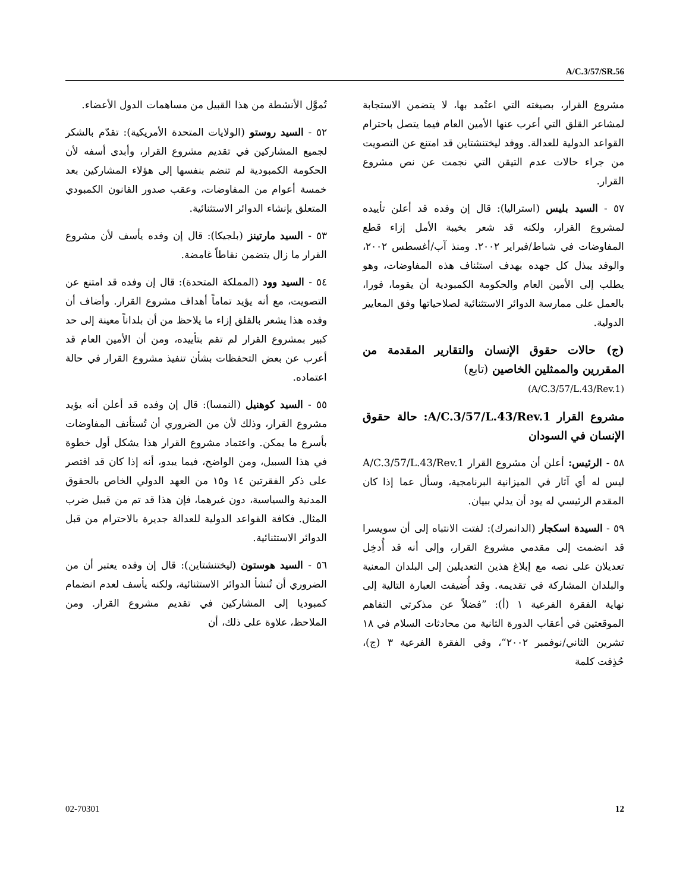A/C.3/57/SR.56
تُموَّل الأنشطة من هذا القبيل من مساهمات الدول الأعضاء.
٥٢ - السيد روستو (الولايات المتحدة الأمريكية): تقدّم بالشكر لجميع المشاركين في تقديم مشروع القرار، وأبدى أسفه لأن الحكومة الكمبودية لم تنضم بنفسها إلى هؤلاء المشاركين بعد خمسة أعوام من المفاوضات، وعقب صدور القانون الكمبودي المتعلق بإنشاء الدوائر الاستثنائية.
٥٣ - السيد مارتينز (بلجيكا): قال إن وفده يأسف لأن مشروع القرار ما زال يتضمن نقاطاً غامضة.
٥٤ - السيد وود (المملكة المتحدة): قال إن وفده قد امتنع عن التصويت، مع أنه يؤيد تماماً أهداف مشروع القرار. وأضاف أن وفده هذا يشعر بالقلق إزاء ما يلاحظ من أن بلداناً معينة إلى حد كبير بمشروع القرار لم تقم بتأييده، ومن أن الأمين العام قد أعرب عن بعض التحفظات بشأن تنفيذ مشروع القرار في حالة اعتماده.
٥٥ - السيد كوهنيل (النمسا): قال إن وفده قد أعلن أنه يؤيد مشروع القرار، وذلك لأن من الضروري أن تُستأنف المفاوضات بأسرع ما يمكن. واعتماد مشروع القرار هذا يشكل أول خطوة في هذا السبيل، ومن الواضح، فيما يبدو، أنه إذا كان قد اقتصر على ذكر الفقرتين ١٤ و١٥ من العهد الدولي الخاص بالحقوق المدنية والسياسية، دون غيرهما، فإن هذا قد تم من قبيل ضرب المثال. فكافة القواعد الدولية للعدالة جديرة بالاحترام من قبل الدوائر الاستثنائية.
٥٦ - السيد هوستون (ليختنشتاين): قال إن وفده يعتبر أن من الضروري أن تُنشأ الدوائر الاستثنائية، ولكنه يأسف لعدم انضمام كمبوديا إلى المشاركين في تقديم مشروع القرار. ومن الملاحظ، علاوة على ذلك، أن
مشروع القرار، بصيغته التي اعتُمد بها، لا يتضمن الاستجابة لمشاعر القلق التي أعرب عنها الأمين العام فيما يتصل باحترام القواعد الدولية للعدالة. ووفد ليختنشتاين قد امتنع عن التصويت من جراء حالات عدم التيقن التي نجمت عن نص مشروع القرار.
٥٧ - السيد بليس (استراليا): قال إن وفده قد أعلن تأييده لمشروع القرار، ولكنه قد شعر بخيبة الأمل إزاء قطع المفاوضات في شباط/فبراير ٢٠٠٢. ومنذ آب/أغسطس ٢٠٠٢، والوفد يبذل كل جهده بهدف استئناف هذه المفاوضات، وهو يطلب إلى الأمين العام والحكومة الكمبودية أن يقوما، فورا، بالعمل على ممارسة الدوائر الاستثنائية لصلاحياتها وفق المعايير الدولية.
(ج) حالات حقوق الإنسان والتقارير المقدمة من المقررين والممثلين الخاصين (تابع)
(A/C.3/57/L.43/Rev.1)
مشروع القرار A/C.3/57/L.43/Rev.1: حالة حقوق الإنسان في السودان
٥٨ - الرئيس: أعلن أن مشروع القرار A/C.3/57/L.43/Rev.1 ليس له أي آثار في الميزانية البرنامجية، وسأل عما إذا كان المقدم الرئيسي له يود أن يدلي ببيان.
٥٩ - السيدة اسكجار (الدانمرك): لفتت الانتباه إلى أن سويسرا قد انضمت إلى مقدمي مشروع القرار، وإلى أنه قد أُدخِل تعديلان على نصه مع إبلاغ هذين التعديلين إلى البلدان المعنية والبلدان المشاركة في تقديمه. وقد أُضيفت العبارة التالية إلى نهاية الفقرة الفرعية ١ (أ): ”فضلاً عن مذكرتي التفاهم الموقعتين في أعقاب الدورة الثانية من محادثات السلام في ١٨ تشرين الثاني/نوفمبر ٢٠٠٢“، وفي الفقرة الفرعية ٣ (ج)، حُذِفت كلمة
02-70301 12